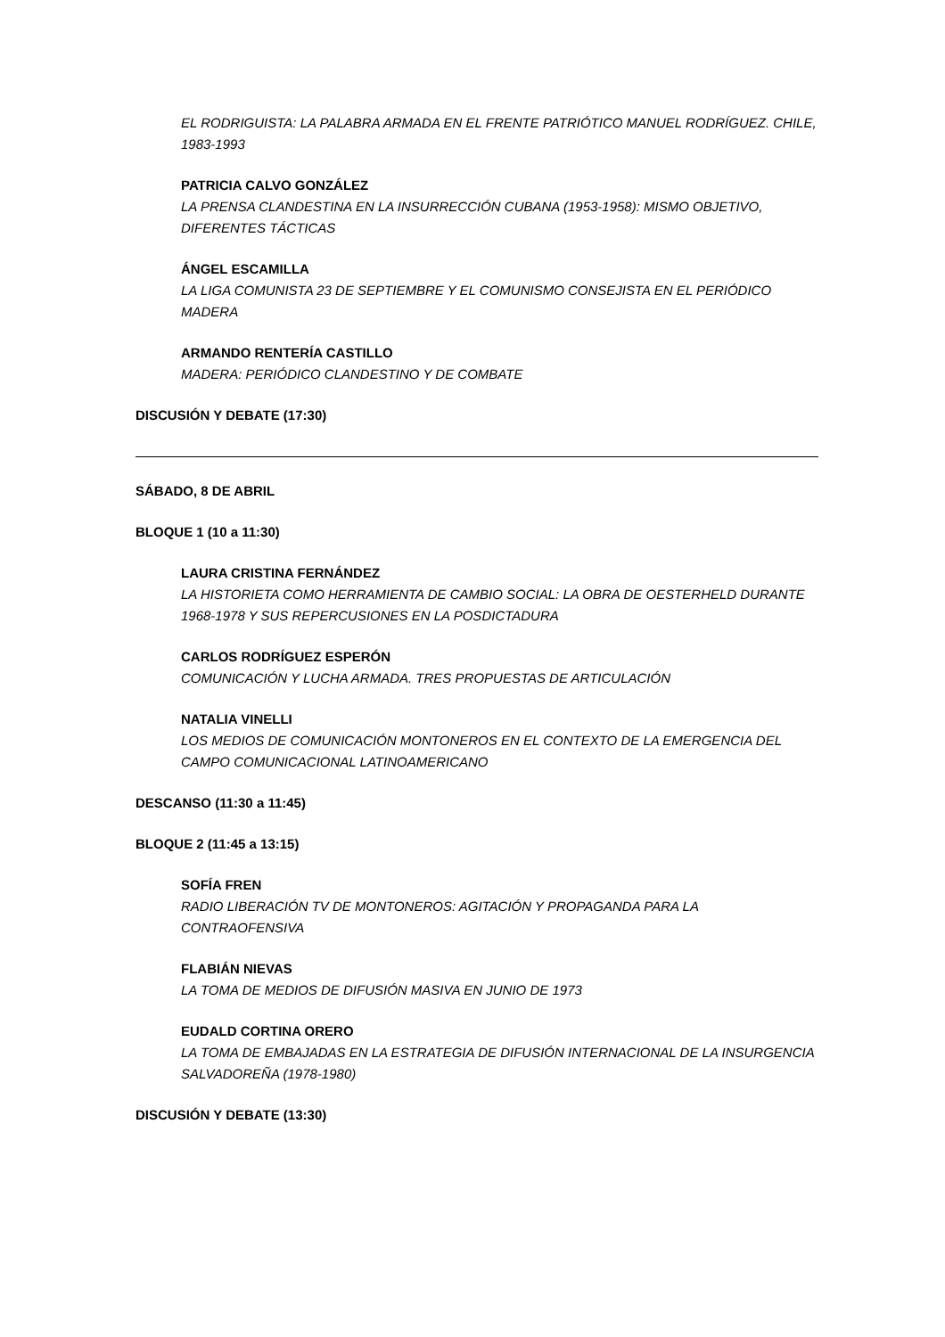EL RODRIGUISTA: LA PALABRA ARMADA EN EL FRENTE PATRIÓTICO MANUEL RODRÍGUEZ. CHILE, 1983-1993
PATRICIA CALVO GONZÁLEZ
LA PRENSA CLANDESTINA EN LA INSURRECCIÓN CUBANA (1953-1958): MISMO OBJETIVO, DIFERENTES TÁCTICAS
ÁNGEL ESCAMILLA
LA LIGA COMUNISTA 23 DE SEPTIEMBRE Y EL COMUNISMO CONSEJISTA EN EL PERIÓDICO MADERA
ARMANDO RENTERÍA CASTILLO
MADERA: PERIÓDICO CLANDESTINO Y DE COMBATE
DISCUSIÓN Y DEBATE (17:30)
SÁBADO, 8 DE ABRIL
BLOQUE 1 (10 a 11:30)
LAURA CRISTINA FERNÁNDEZ
LA HISTORIETA COMO HERRAMIENTA DE CAMBIO SOCIAL: LA OBRA DE OESTERHELD DURANTE 1968-1978 Y SUS REPERCUSIONES EN LA POSDICTADURA
CARLOS RODRÍGUEZ ESPERÓN
COMUNICACIÓN Y LUCHA ARMADA. TRES PROPUESTAS DE ARTICULACIÓN
NATALIA VINELLI
LOS MEDIOS DE COMUNICACIÓN MONTONEROS EN EL CONTEXTO DE LA EMERGENCIA DEL CAMPO COMUNICACIONAL LATINOAMERICANO
DESCANSO (11:30 a 11:45)
BLOQUE 2 (11:45 a 13:15)
SOFÍA FREN
RADIO LIBERACIÓN TV DE MONTONEROS: AGITACIÓN Y PROPAGANDA PARA LA CONTRAOFENSIVA
FLABIÁN NIEVAS
LA TOMA DE MEDIOS DE DIFUSIÓN MASIVA EN JUNIO DE 1973
EUDALD CORTINA ORERO
LA TOMA DE EMBAJADAS EN LA ESTRATEGIA DE DIFUSIÓN INTERNACIONAL DE LA INSURGENCIA SALVADOREÑA (1978-1980)
DISCUSIÓN Y DEBATE (13:30)